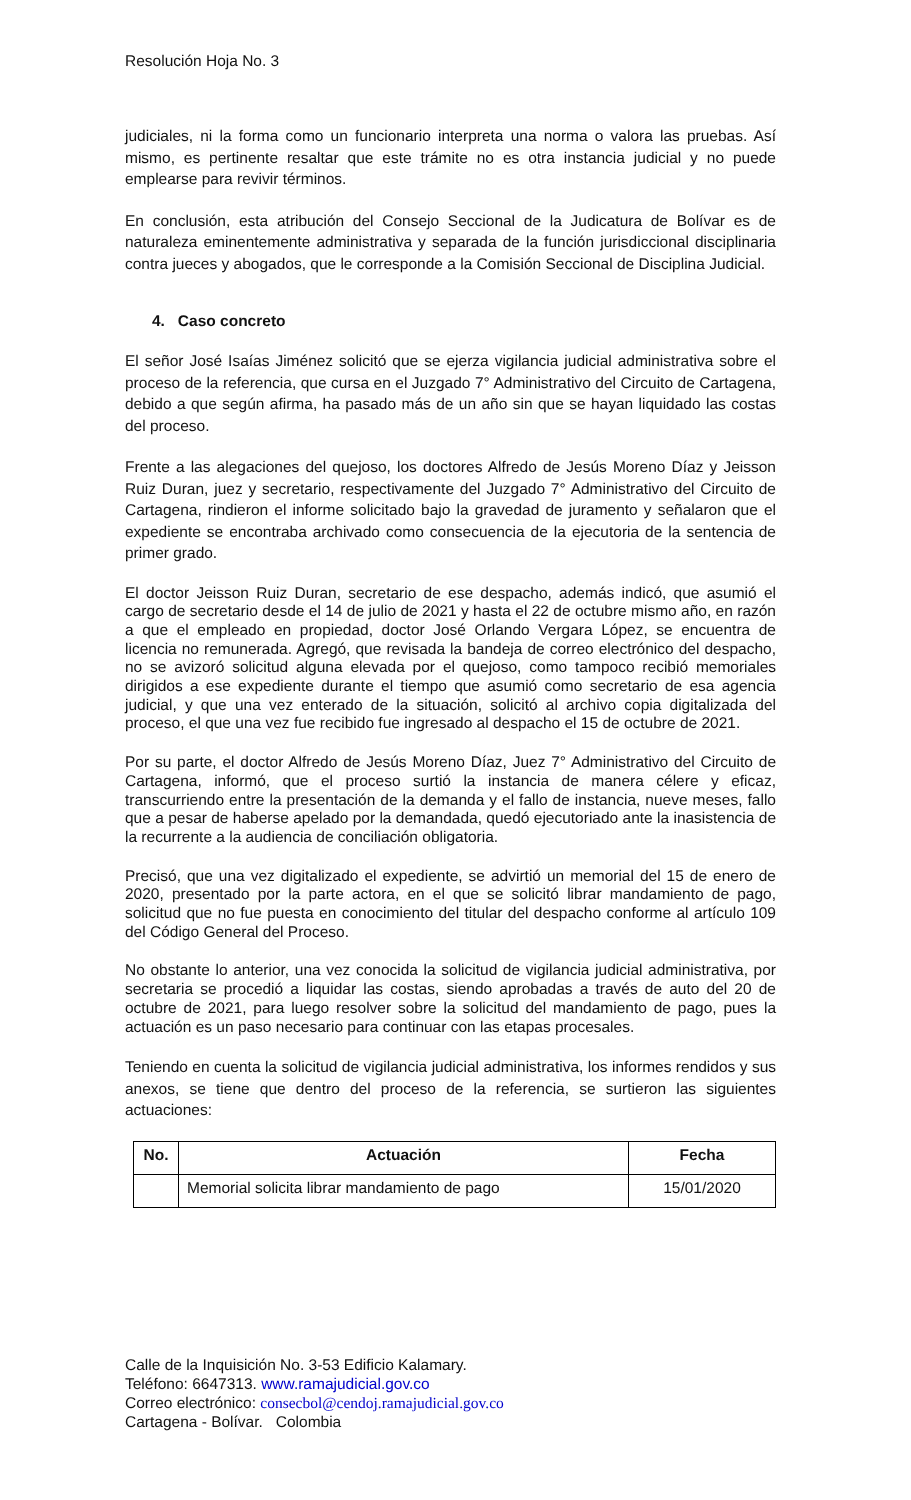Resolución Hoja No. 3
judiciales, ni la forma como un funcionario interpreta una norma o valora las pruebas. Así mismo, es pertinente resaltar que este trámite no es otra instancia judicial y no puede emplearse para revivir términos.
En conclusión, esta atribución del Consejo Seccional de la Judicatura de Bolívar es de naturaleza eminentemente administrativa y separada de la función jurisdiccional disciplinaria contra jueces y abogados, que le corresponde a la Comisión Seccional de Disciplina Judicial.
4. Caso concreto
El señor José Isaías Jiménez solicitó que se ejerza vigilancia judicial administrativa sobre el proceso de la referencia, que cursa en el Juzgado 7° Administrativo del Circuito de Cartagena, debido a que según afirma, ha pasado más de un año sin que se hayan liquidado las costas del proceso.
Frente a las alegaciones del quejoso, los doctores Alfredo de Jesús Moreno Díaz y Jeisson Ruiz Duran, juez y secretario, respectivamente del Juzgado 7° Administrativo del Circuito de Cartagena, rindieron el informe solicitado bajo la gravedad de juramento y señalaron que el expediente se encontraba archivado como consecuencia de la ejecutoria de la sentencia de primer grado.
El doctor Jeisson Ruiz Duran, secretario de ese despacho, además indicó, que asumió el cargo de secretario desde el 14 de julio de 2021 y hasta el 22 de octubre mismo año, en razón a que el empleado en propiedad, doctor José Orlando Vergara López, se encuentra de licencia no remunerada. Agregó, que revisada la bandeja de correo electrónico del despacho, no se avizoró solicitud alguna elevada por el quejoso, como tampoco recibió memoriales dirigidos a ese expediente durante el tiempo que asumió como secretario de esa agencia judicial, y que una vez enterado de la situación, solicitó al archivo copia digitalizada del proceso, el que una vez fue recibido fue ingresado al despacho el 15 de octubre de 2021.
Por su parte, el doctor Alfredo de Jesús Moreno Díaz, Juez 7° Administrativo del Circuito de Cartagena, informó, que el proceso surtió la instancia de manera célere y eficaz, transcurriendo entre la presentación de la demanda y el fallo de instancia, nueve meses, fallo que a pesar de haberse apelado por la demandada, quedó ejecutoriado ante la inasistencia de la recurrente a la audiencia de conciliación obligatoria.
Precisó, que una vez digitalizado el expediente, se advirtió un memorial del 15 de enero de 2020, presentado por la parte actora, en el que se solicitó librar mandamiento de pago, solicitud que no fue puesta en conocimiento del titular del despacho conforme al artículo 109 del Código General del Proceso.
No obstante lo anterior, una vez conocida la solicitud de vigilancia judicial administrativa, por secretaria se procedió a liquidar las costas, siendo aprobadas a través de auto del 20 de octubre de 2021, para luego resolver sobre la solicitud del mandamiento de pago, pues la actuación es un paso necesario para continuar con las etapas procesales.
Teniendo en cuenta la solicitud de vigilancia judicial administrativa, los informes rendidos y sus anexos, se tiene que dentro del proceso de la referencia, se surtieron las siguientes actuaciones:
| No. | Actuación | Fecha |
| --- | --- | --- |
| | Memorial solicita librar mandamiento de pago | 15/01/2020 |
Calle de la Inquisición No. 3-53 Edificio Kalamary.
Teléfono: 6647313. www.ramajudicial.gov.co
Correo electrónico: consecbol@cendoj.ramajudicial.gov.co
Cartagena - Bolívar. Colombia